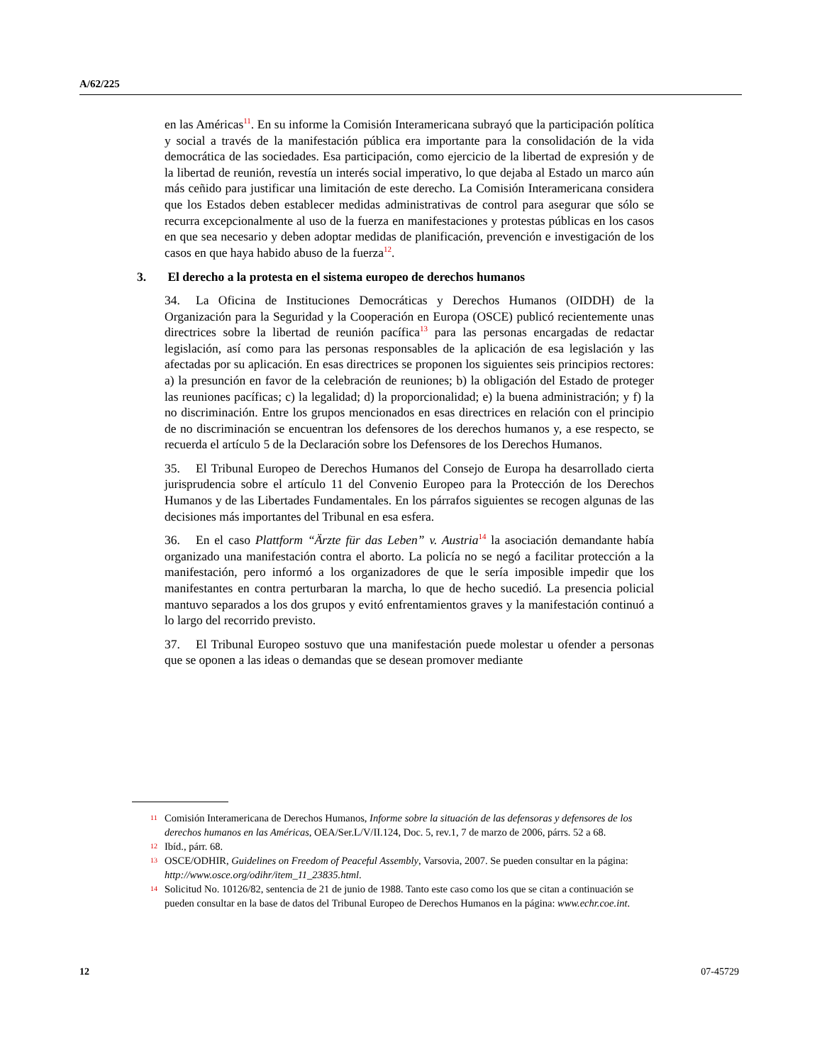A/62/225
en las Américas<sup>11</sup>. En su informe la Comisión Interamericana subrayó que la participación política y social a través de la manifestación pública era importante para la consolidación de la vida democrática de las sociedades. Esa participación, como ejercicio de la libertad de expresión y de la libertad de reunión, revestía un interés social imperativo, lo que dejaba al Estado un marco aún más ceñido para justificar una limitación de este derecho. La Comisión Interamericana considera que los Estados deben establecer medidas administrativas de control para asegurar que sólo se recurra excepcionalmente al uso de la fuerza en manifestaciones y protestas públicas en los casos en que sea necesario y deben adoptar medidas de planificación, prevención e investigación de los casos en que haya habido abuso de la fuerza<sup>12</sup>.
3. El derecho a la protesta en el sistema europeo de derechos humanos
34. La Oficina de Instituciones Democráticas y Derechos Humanos (OIDDH) de la Organización para la Seguridad y la Cooperación en Europa (OSCE) publicó recientemente unas directrices sobre la libertad de reunión pacífica<sup>13</sup> para las personas encargadas de redactar legislación, así como para las personas responsables de la aplicación de esa legislación y las afectadas por su aplicación. En esas directrices se proponen los siguientes seis principios rectores: a) la presunción en favor de la celebración de reuniones; b) la obligación del Estado de proteger las reuniones pacíficas; c) la legalidad; d) la proporcionalidad; e) la buena administración; y f) la no discriminación. Entre los grupos mencionados en esas directrices en relación con el principio de no discriminación se encuentran los defensores de los derechos humanos y, a ese respecto, se recuerda el artículo 5 de la Declaración sobre los Defensores de los Derechos Humanos.
35. El Tribunal Europeo de Derechos Humanos del Consejo de Europa ha desarrollado cierta jurisprudencia sobre el artículo 11 del Convenio Europeo para la Protección de los Derechos Humanos y de las Libertades Fundamentales. En los párrafos siguientes se recogen algunas de las decisiones más importantes del Tribunal en esa esfera.
36. En el caso Plattform “Ärzte für das Leben” v. Austria<sup>14</sup> la asociación demandante había organizado una manifestación contra el aborto. La policía no se negó a facilitar protección a la manifestación, pero informó a los organizadores de que le sería imposible impedir que los manifestantes en contra perturbaran la marcha, lo que de hecho sucedió. La presencia policial mantuvo separados a los dos grupos y evitó enfrentamientos graves y la manifestación continuó a lo largo del recorrido previsto.
37. El Tribunal Europeo sostuvo que una manifestación puede molestar u ofender a personas que se oponen a las ideas o demandas que se desean promover mediante
11
Comisión Interamericana de Derechos Humanos, Informe sobre la situación de las defensoras y defensores de los derechos humanos en las Américas, OEA/Ser.L/V/II.124, Doc. 5, rev.1, 7 de marzo de 2006, párrs. 52 a 68.
12
Ibíd., párr. 68.
13
OSCE/ODHIR, Guidelines on Freedom of Peaceful Assembly, Varsovia, 2007. Se pueden consultar en la página: http://www.osce.org/odihr/item_11_23835.html.
14
Solicitud No. 10126/82, sentencia de 21 de junio de 1988. Tanto este caso como los que se citan a continuación se pueden consultar en la base de datos del Tribunal Europeo de Derechos Humanos en la página: www.echr.coe.int.
12 07-45729